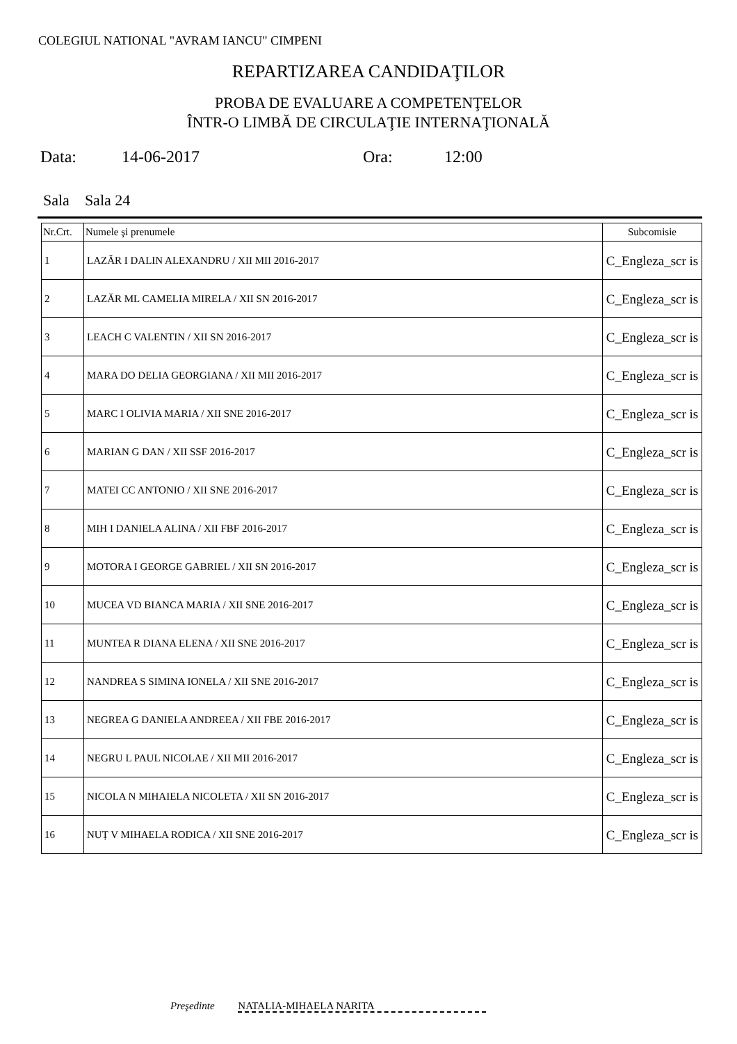COLEGIUL NATIONAL "AVRAM IANCU" CIMPENI
REPARTIZAREA CANDIDAŢILOR
PROBA DE EVALUARE A COMPETENŢELOR
ÎNTR-O LIMBĂ DE CIRCULAŢIE INTERNAŢIONALĂ
Data: 14-06-2017 Ora: 12:00
Sala Sala 24
| Nr.Crt. | Numele şi prenumele | Subcomisie |
| --- | --- | --- |
| 1 | LAZĂR I DALIN ALEXANDRU / XII MII 2016-2017 | C_Engleza_scr is |
| 2 | LAZĂR ML CAMELIA MIRELA / XII SN 2016-2017 | C_Engleza_scr is |
| 3 | LEACH C VALENTIN / XII SN 2016-2017 | C_Engleza_scr is |
| 4 | MARA DO DELIA GEORGIANA / XII MII 2016-2017 | C_Engleza_scr is |
| 5 | MARC I OLIVIA MARIA / XII SNE 2016-2017 | C_Engleza_scr is |
| 6 | MARIAN G DAN / XII SSF 2016-2017 | C_Engleza_scr is |
| 7 | MATEI CC ANTONIO / XII SNE 2016-2017 | C_Engleza_scr is |
| 8 | MIH I DANIELA ALINA / XII FBF 2016-2017 | C_Engleza_scr is |
| 9 | MOTORA I GEORGE GABRIEL / XII SN 2016-2017 | C_Engleza_scr is |
| 10 | MUCEA VD BIANCA MARIA / XII SNE 2016-2017 | C_Engleza_scr is |
| 11 | MUNTEA R DIANA ELENA / XII SNE 2016-2017 | C_Engleza_scr is |
| 12 | NANDREA S SIMINA IONELA / XII SNE 2016-2017 | C_Engleza_scr is |
| 13 | NEGREA G DANIELA ANDREEA / XII FBE 2016-2017 | C_Engleza_scr is |
| 14 | NEGRU L PAUL NICOLAE / XII MII 2016-2017 | C_Engleza_scr is |
| 15 | NICOLA N MIHAIELA NICOLETA / XII SN 2016-2017 | C_Engleza_scr is |
| 16 | NUȚ V MIHAELA RODICA / XII SNE 2016-2017 | C_Engleza_scr is |
Preşedinte NATALIA-MIHAELA NARITA